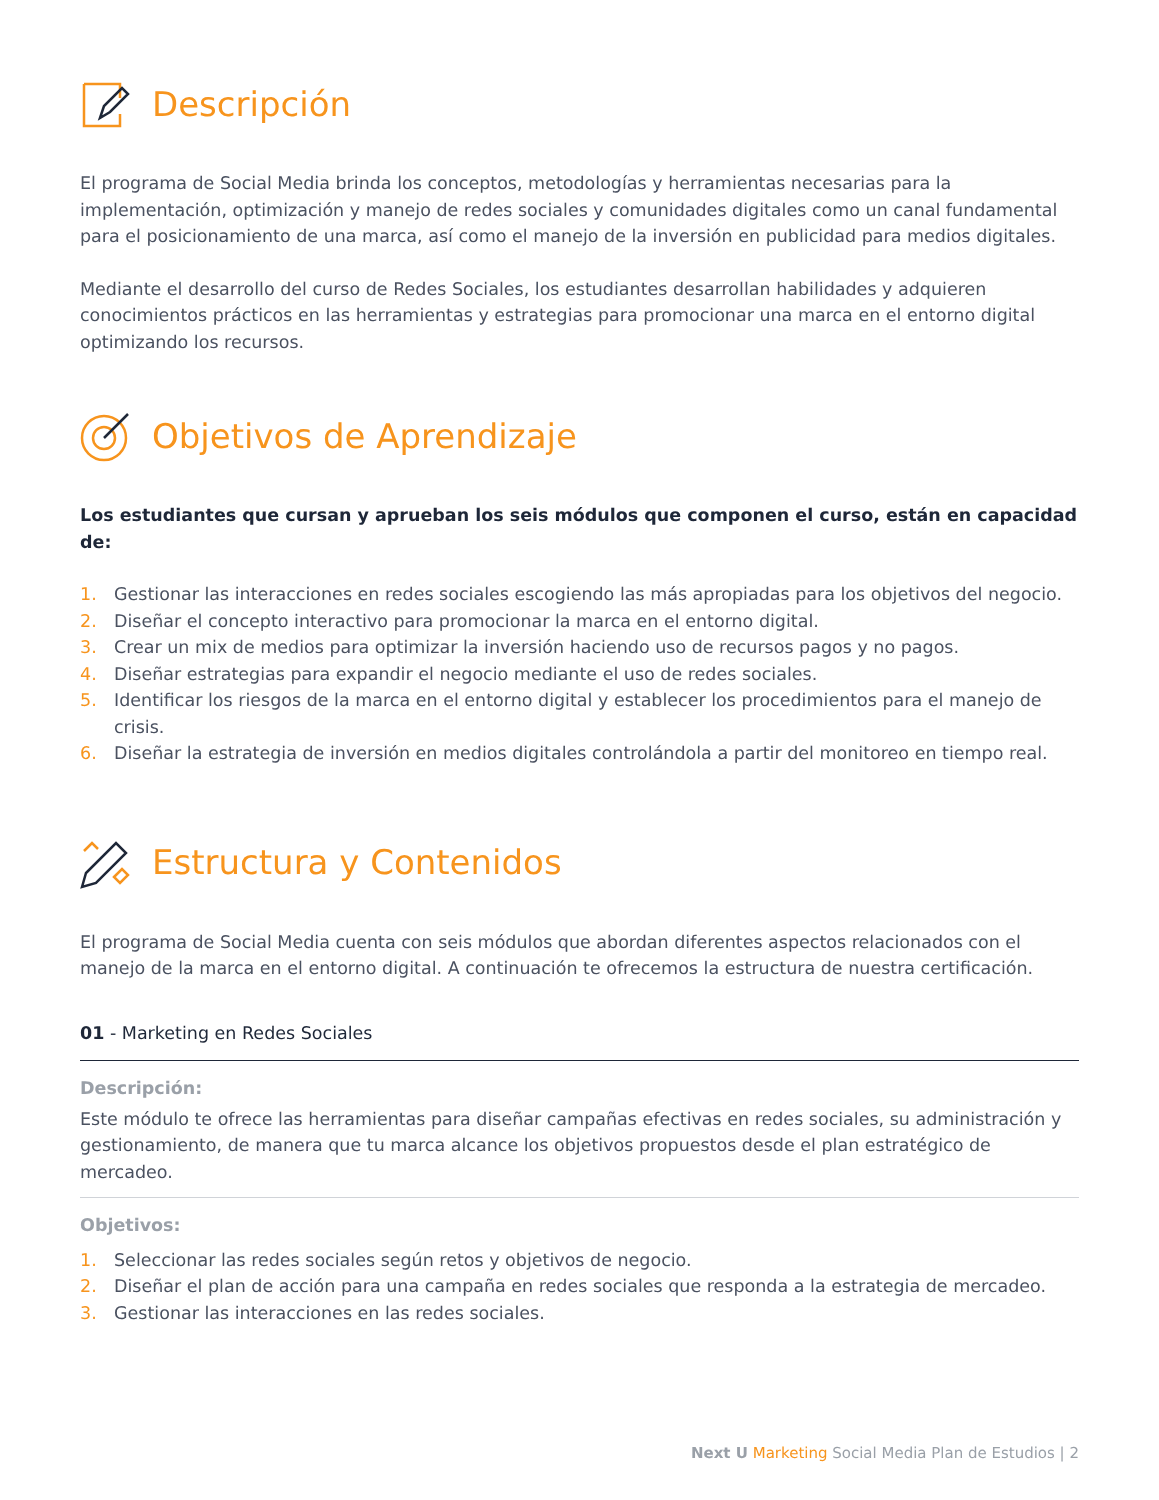Descripción
El programa de Social Media brinda los conceptos, metodologías y herramientas necesarias para la implementación, optimización y manejo de redes sociales y comunidades digitales como un canal fundamental para el posicionamiento de una marca, así como el manejo de la inversión en publicidad para medios digitales.
Mediante el desarrollo del curso de Redes Sociales, los estudiantes desarrollan habilidades y adquieren conocimientos prácticos en las herramientas y estrategias para promocionar una marca en el entorno digital optimizando los recursos.
Objetivos de Aprendizaje
Los estudiantes que cursan y aprueban los seis módulos que componen el curso, están en capacidad de:
1. Gestionar las interacciones en redes sociales escogiendo las más apropiadas para los objetivos del negocio.
2. Diseñar el concepto interactivo para promocionar la marca en el entorno digital.
3. Crear un mix de medios para optimizar la inversión haciendo uso de recursos pagos y no pagos.
4. Diseñar estrategias para expandir el negocio mediante el uso de redes sociales.
5. Identificar los riesgos de la marca en el entorno digital y establecer los procedimientos para el manejo de crisis.
6. Diseñar la estrategia de inversión en medios digitales controlándola a partir del monitoreo en tiempo real.
Estructura y Contenidos
El programa de Social Media cuenta con seis módulos que abordan diferentes aspectos relacionados con el manejo de la marca en el entorno digital. A continuación te ofrecemos la estructura de nuestra certificación.
01 - Marketing en Redes Sociales
Descripción:
Este módulo te ofrece las herramientas para diseñar campañas efectivas en redes sociales, su administración y gestionamiento, de manera que tu marca alcance los objetivos propuestos desde el plan estratégico de mercadeo.
Objetivos:
1. Seleccionar las redes sociales según retos y objetivos de negocio.
2. Diseñar el plan de acción para una campaña en redes sociales que responda a la estrategia de mercadeo.
3. Gestionar las interacciones en las redes sociales.
Next U Marketing Social Media Plan de Estudios | 2